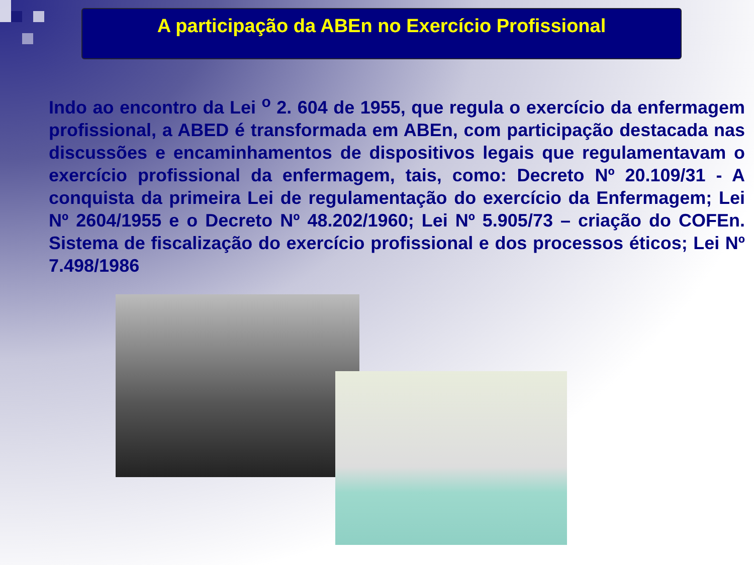A participação da ABEn no Exercício Profissional
Indo ao encontro da Lei <sup>o</sup> 2. 604 de 1955, que regula o exercício da enfermagem profissional, a ABED é transformada em ABEn, com participação destacada nas discussões e encaminhamentos de dispositivos legais que regulamentavam o exercício profissional da enfermagem, tais, como: Decreto Nº 20.109/31 - A conquista da primeira Lei de regulamentação do exercício da Enfermagem; Lei Nº 2604/1955 e o Decreto Nº 48.202/1960; Lei Nº 5.905/73 – criação do COFEn. Sistema de fiscalização do exercício profissional e dos processos éticos; Lei Nº 7.498/1986